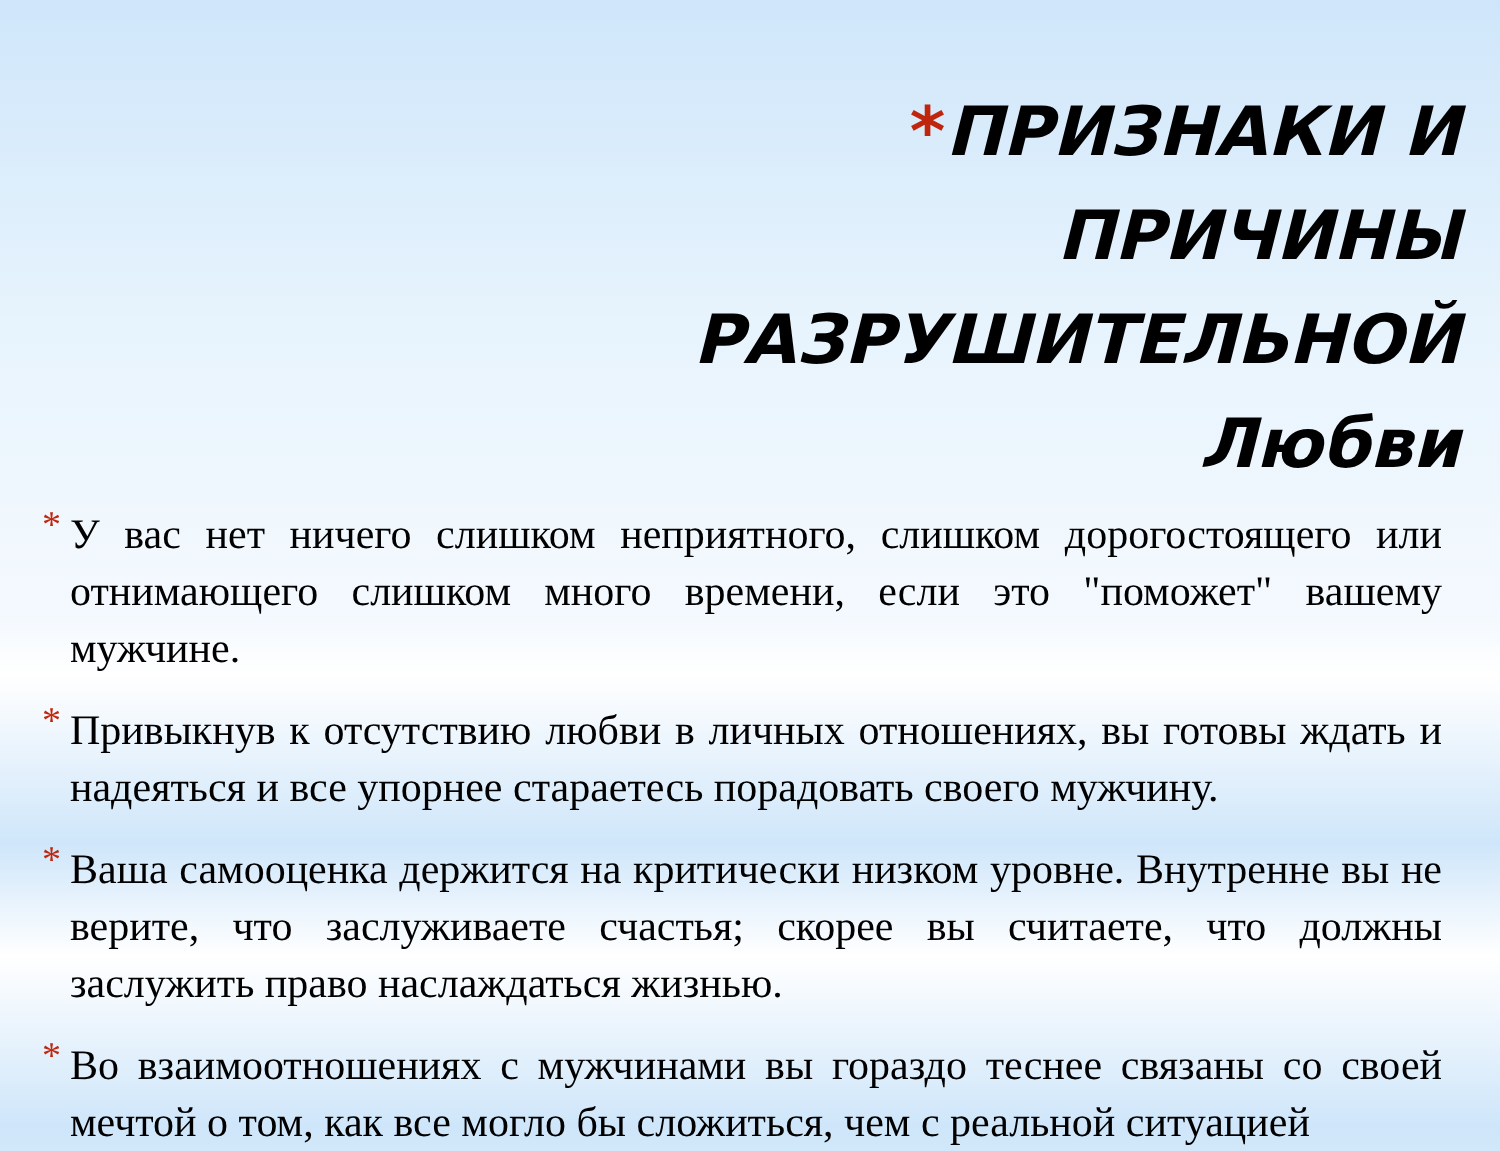*ПРИЗНАКИ И ПРИЧИНЫ РАЗРУШИТЕЛЬНОЙ Любви
* У вас нет ничего слишком неприятного, слишком дорогостоящего или отнимающего слишком много времени, если это "поможет" вашему мужчине.
* Привыкнув к отсутствию любви в личных отношениях, вы готовы ждать и надеяться и все упорнее стараетесь порадовать своего мужчину.
* Ваша самооценка держится на критически низком уровне. Внутренне вы не верите, что заслуживаете счастья; скорее вы считаете, что должны заслужить право наслаждаться жизнью.
* Во взаимоотношениях с мужчинами вы гораздо теснее связаны со своей мечтой о том, как все могло бы сложиться, чем с реальной ситуацией